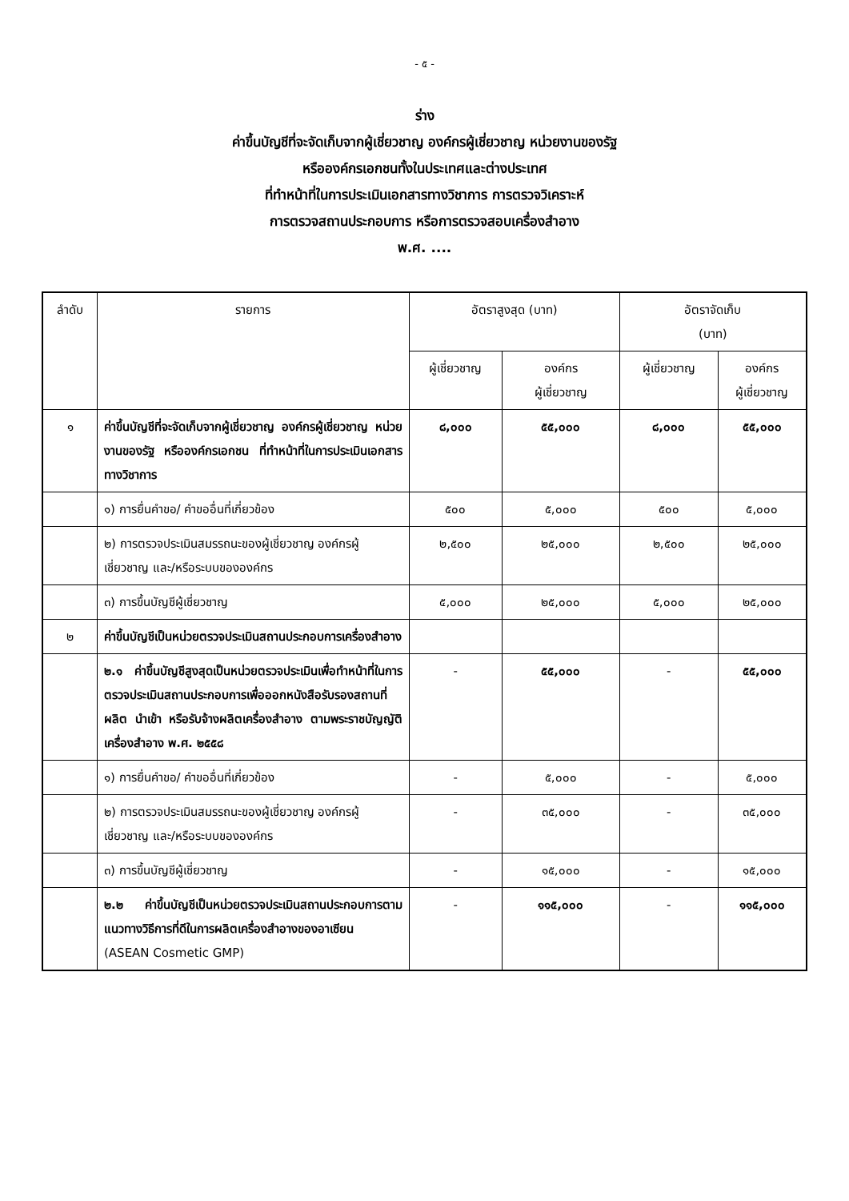- ๕ -
ร่าง
ค่าขึ้นบัญชีที่จะจัดเก็บจากผู้เชี่ยวชาญ องค์กรผู้เชี่ยวชาญ หน่วยงานของรัฐ
หรือองค์กรเอกชนทั้งในประเทศและต่างประเทศ
ที่ทำหน้าที่ในการประเมินเอกสารทางวิชาการ การตรวจวิเคราะห์
การตรวจสถานประกอบการ หรือการตรวจสอบเครื่องสำอาง
พ.ศ. ....
| ลำดับ | รายการ | อัตราสูงสุด (บาท) | | อัตราจัดเก็บ (บาท) | |
| --- | --- | --- | --- | --- | --- |
| | | ผู้เชี่ยวชาญ | องค์กร ผู้เชี่ยวชาญ | ผู้เชี่ยวชาญ | องค์กร ผู้เชี่ยวชาญ |
| ๑ | ค่าขึ้นบัญชีที่จะจัดเก็บจากผู้เชี่ยวชาญ องค์กรผู้เชี่ยวชาญ หน่วยงานของรัฐ หรือองค์กรเอกชน ที่ทำหน้าที่ในการประเมินเอกสารทางวิชาการ | ๘,๐๐๐ | ๕๕,๐๐๐ | ๘,๐๐๐ | ๕๕,๐๐๐ |
| | ๑) การยื่นคำขอ/ คำขออื่นที่เกี่ยวข้อง | ๕๐๐ | ๕,๐๐๐ | ๕๐๐ | ๕,๐๐๐ |
| | ๒) การตรวจประเมินสมรรถนะของผู้เชี่ยวชาญ องค์กรผู้เชี่ยวชาญ และ/หรือระบบขององค์กร | ๒,๕๐๐ | ๒๕,๐๐๐ | ๒,๕๐๐ | ๒๕,๐๐๐ |
| | ๓) การขึ้นบัญชีผู้เชี่ยวชาญ | ๕,๐๐๐ | ๒๕,๐๐๐ | ๕,๐๐๐ | ๒๕,๐๐๐ |
| ๒ | ค่าขึ้นบัญชีเป็นหน่วยตรวจประเมินสถานประกอบการเครื่องสำอาง | | | | |
| | ๒.๑ ค่าขึ้นบัญชีสูงสุดเป็นหน่วยตรวจประเมินเพื่อทำหน้าที่ในการตรวจประเมินสถานประกอบการเพื่อออกหนังสือรับรองสถานที่ผลิต นำเข้า หรือรับจ้างผลิตเครื่องสำอาง ตามพระราชบัญญัติเครื่องสำอาง พ.ศ. ๒๕๕๘ | - | ๕๕,๐๐๐ | - | ๕๕,๐๐๐ |
| | ๑) การยื่นคำขอ/ คำขออื่นที่เกี่ยวข้อง | - | ๕,๐๐๐ | - | ๕,๐๐๐ |
| | ๒) การตรวจประเมินสมรรถนะของผู้เชี่ยวชาญ องค์กรผู้เชี่ยวชาญ และ/หรือระบบขององค์กร | - | ๓๕,๐๐๐ | - | ๓๕,๐๐๐ |
| | ๓) การขึ้นบัญชีผู้เชี่ยวชาญ | - | ๑๕,๐๐๐ | - | ๑๕,๐๐๐ |
| | ๒.๒ ค่าขึ้นบัญชีเป็นหน่วยตรวจประเมินสถานประกอบการตามแนวทางวิธีการที่ดีในการผลิตเครื่องสำอางของอาเซียน (ASEAN Cosmetic GMP) | - | ๑๑๕,๐๐๐ | - | ๑๑๕,๐๐๐ |